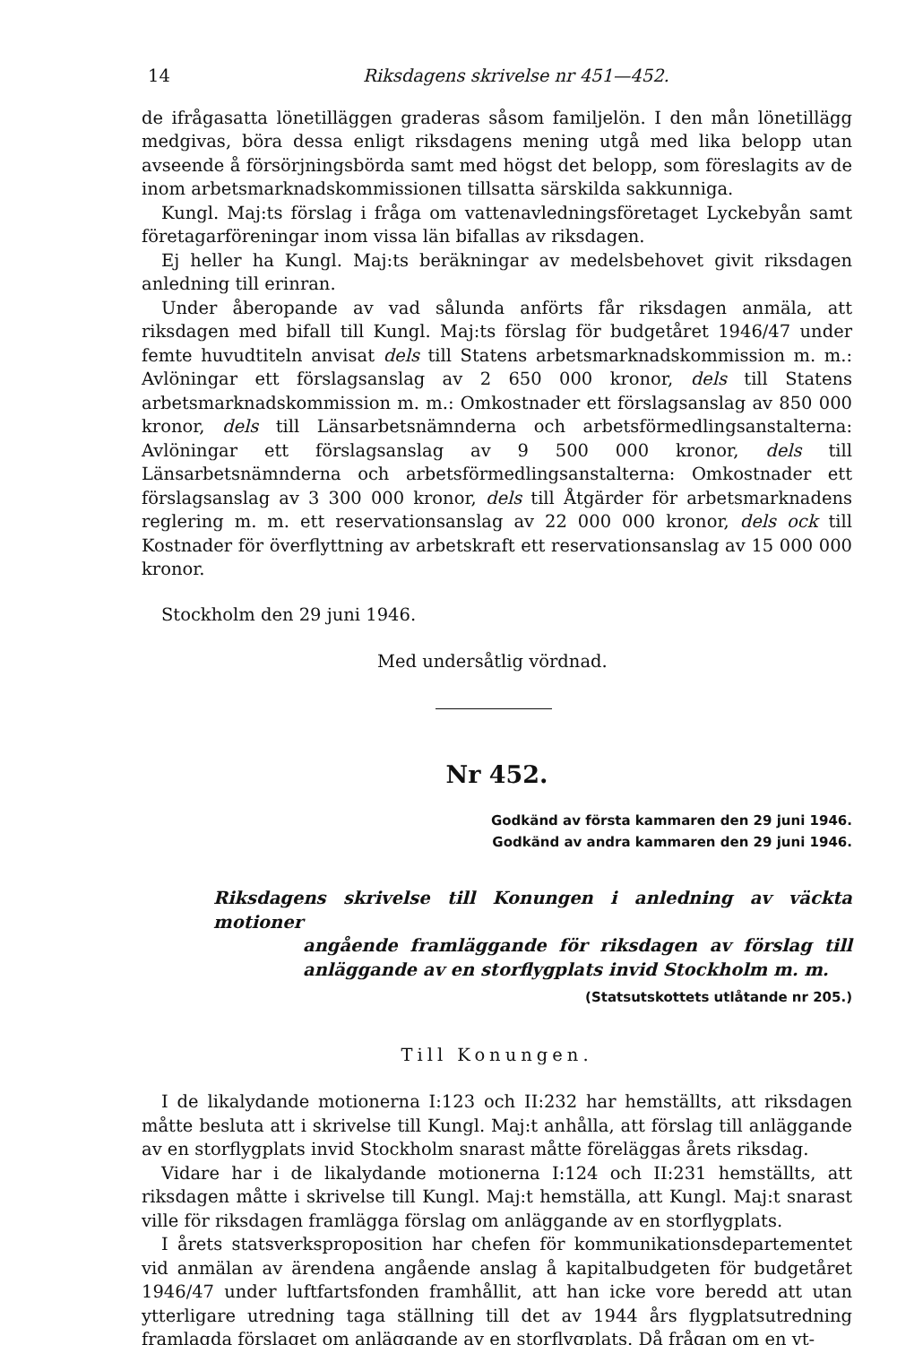14 Riksdagens skrivelse nr 451—452.
de ifrågasatta lönetilläggen graderas såsom familjelön. I den mån lönetillägg medgivas, böra dessa enligt riksdagens mening utgå med lika belopp utan avseende å försörjningsbörda samt med högst det belopp, som föreslagits av de inom arbetsmarknadskommissionen tillsatta särskilda sakkunniga.
Kungl. Maj:ts förslag i fråga om vattenavledningsföretaget Lyckebyån samt företagarföreningar inom vissa län bifallas av riksdagen.
Ej heller ha Kungl. Maj:ts beräkningar av medelsbehovet givit riksdagen anledning till erinran.
Under åberopande av vad sålunda anförts får riksdagen anmäla, att riksdagen med bifall till Kungl. Maj:ts förslag för budgetåret 1946/47 under femte huvudtiteln anvisat dels till Statens arbetsmarknadskommission m. m.: Avlöningar ett förslagsanslag av 2 650 000 kronor, dels till Statens arbetsmarknadskommission m. m.: Omkostnader ett förslagsanslag av 850 000 kronor, dels till Länsarbetsnämnderna och arbetsförmedlingsanstalterna: Avlöningar ett förslagsanslag av 9 500 000 kronor, dels till Länsarbetsnämnderna och arbetsförmedlingsanstalterna: Omkostnader ett förslagsanslag av 3 300 000 kronor, dels till Åtgärder för arbetsmarknadens reglering m. m. ett reservationsanslag av 22 000 000 kronor, dels ock till Kostnader för överflyttning av arbetskraft ett reservationsanslag av 15 000 000 kronor.
Stockholm den 29 juni 1946.
Med undersåtlig vördnad.
Nr 452.
Godkänd av första kammaren den 29 juni 1946.
Godkänd av andra kammaren den 29 juni 1946.
Riksdagens skrivelse till Konungen i anledning av väckta motioner
angående framläggande för riksdagen av förslag till anläggande av en storflygplats invid Stockholm m. m.
(Statsutskottets utlåtande nr 205.)
Till Konungen.
I de likalydande motionerna I:123 och II:232 har hemställts, att riksdagen måtte besluta att i skrivelse till Kungl. Maj:t anhålla, att förslag till anläggande av en storflygplats invid Stockholm snarast måtte föreläggas årets riksdag.
Vidare har i de likalydande motionerna I:124 och II:231 hemställts, att riksdagen måtte i skrivelse till Kungl. Maj:t hemställa, att Kungl. Maj:t snarast ville för riksdagen framlägga förslag om anläggande av en storflygplats.
I årets statsverksproposition har chefen för kommunikationsdepartementet vid anmälan av ärendena angående anslag å kapitalbudgeten för budgetåret 1946/47 under luftfartsfonden framhållit, att han icke vore beredd att utan ytterligare utredning taga ställning till det av 1944 års flygplatsutredning framlagda förslaget om anläggande av en storflygplats. Då frågan om en yt-